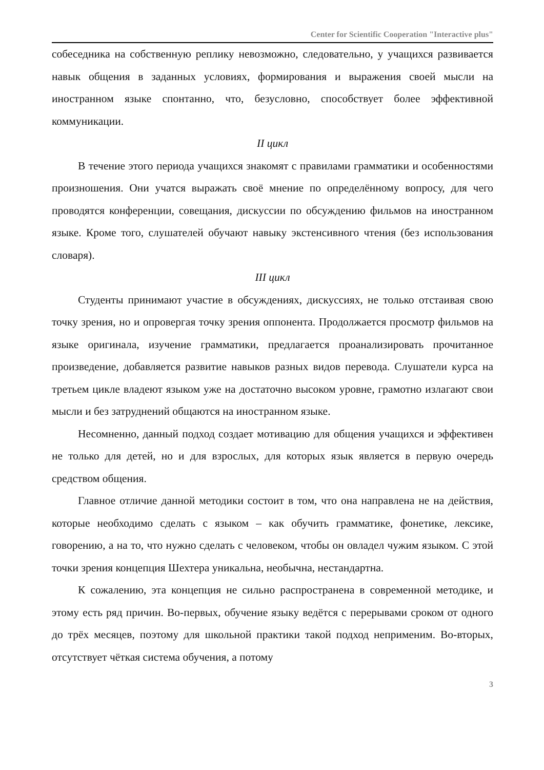Center for Scientific Cooperation "Interactive plus"
собеседника на собственную реплику невозможно, следовательно, у учащихся развивается навык общения в заданных условиях, формирования и выражения своей мысли на иностранном языке спонтанно, что, безусловно, способствует более эффективной коммуникации.
II цикл
В течение этого периода учащихся знакомят с правилами грамматики и особенностями произношения. Они учатся выражать своё мнение по определённому вопросу, для чего проводятся конференции, совещания, дискуссии по обсуждению фильмов на иностранном языке. Кроме того, слушателей обучают навыку экстенсивного чтения (без использования словаря).
III цикл
Студенты принимают участие в обсуждениях, дискуссиях, не только отстаивая свою точку зрения, но и опровергая точку зрения оппонента. Продолжается просмотр фильмов на языке оригинала, изучение грамматики, предлагается проанализировать прочитанное произведение, добавляется развитие навыков разных видов перевода. Слушатели курса на третьем цикле владеют языком уже на достаточно высоком уровне, грамотно излагают свои мысли и без затруднений общаются на иностранном языке.
Несомненно, данный подход создает мотивацию для общения учащихся и эффективен не только для детей, но и для взрослых, для которых язык является в первую очередь средством общения.
Главное отличие данной методики состоит в том, что она направлена не на действия, которые необходимо сделать с языком – как обучить грамматике, фонетике, лексике, говорению, а на то, что нужно сделать с человеком, чтобы он овладел чужим языком. С этой точки зрения концепция Шехтера уникальна, необычна, нестандартна.
К сожалению, эта концепция не сильно распространена в современной методике, и этому есть ряд причин. Во-первых, обучение языку ведётся с перерывами сроком от одного до трёх месяцев, поэтому для школьной практики такой подход неприменим. Во-вторых, отсутствует чёткая система обучения, а потому
3